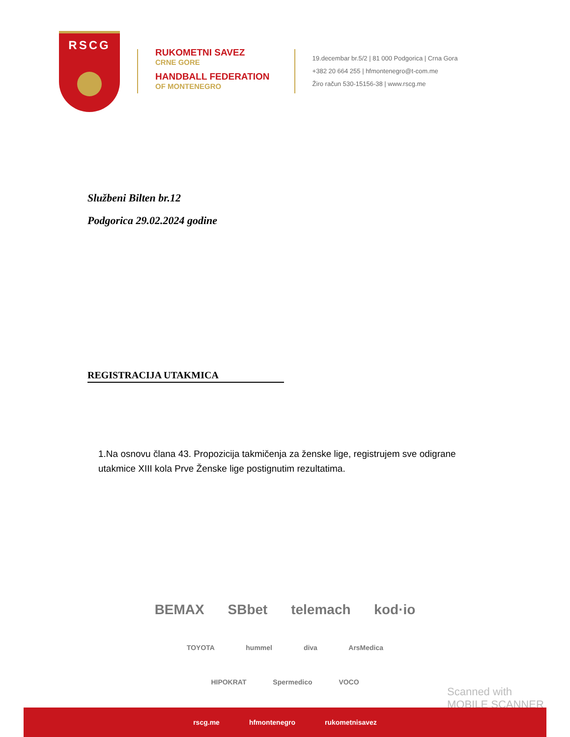RSCG
RUKOMETNI SAVEZ
CRNE GORE
HANDBALL FEDERATION
OF MONTENEGRO
19.decembar br.5/2 | 81 000 Podgorica | Crna Gora
+382 20 664 255 | hfmontenegro@t-com.me
Žiro račun 530-15156-38 | www.rscg.me
Službeni Bilten br.12
Podgorica 29.02.2024 godine
REGISTRACIJA UTAKMICA
1.Na osnovu člana 43. Propozicija takmičenja za ženske lige, registrujem sve odigrane utakmice XIII kola Prve Ženske lige postignutim rezultatima.
BEMAX SBbet telemach kod·io
TOYOTA hummel diva ArsMedica
HIPOKRAT Spermedico VOCO
Scanned with
MOBILE SCANNER
rscg.me hfmontenegro rukometnisavez